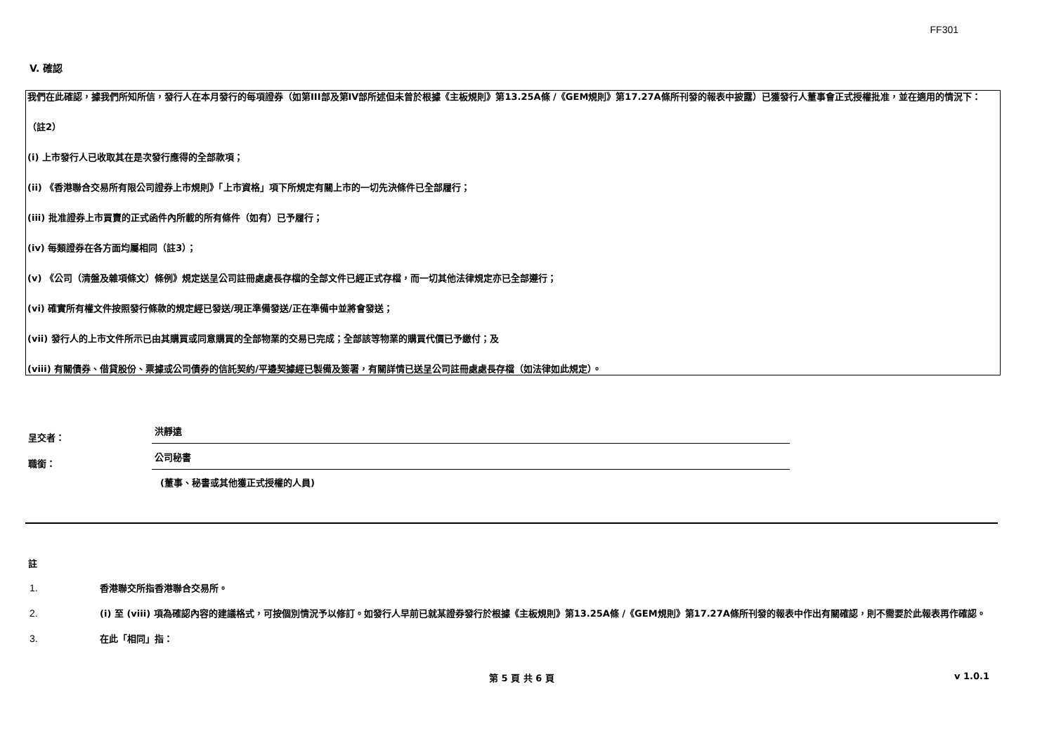FF301
V. 確認
我們在此確認，據我們所知所信，發行人在本月發行的每項證券（如第III部及第IV部所述但未曾於根據《主板規則》第13.25A條 /《GEM規則》第17.27A條所刊發的報表中披露）已獲發行人董事會正式授權批准，並在適用的情況下：
（註2）
(i) 上市發行人已收取其在是次發行應得的全部款項；
(ii) 《香港聯合交易所有限公司證券上市規則》「上市資格」項下所規定有關上市的一切先決條件已全部履行；
(iii) 批准證券上市買賣的正式函件內所載的所有條件（如有）已予履行；
(iv) 每類證券在各方面均屬相同（註3）；
(v) 《公司（清盤及雜項條文）條例》規定送呈公司註冊處處長存檔的全部文件已經正式存檔，而一切其他法律規定亦已全部遵行；
(vi) 確實所有權文件按照發行條款的規定經已發送/現正準備發送/正在準備中並將會發送；
(vii) 發行人的上市文件所示已由其購買或同意購買的全部物業的交易已完成；全部該等物業的購買代價已予繳付；及
(viii) 有關債券、借貸股份、票據或公司債券的信託契約/平邊契據經已製備及簽署，有關詳情已送呈公司註冊處處長存檔（如法律如此規定）。
呈交者：
洪靜遠
職銜：
公司秘書
(董事、秘書或其他獲正式授權的人員)
註
1.
香港聯交所指香港聯合交易所。
2.
(i) 至 (viii) 項為確認內容的建議格式，可按個別情況予以修訂。如發行人早前已就某證券發行於根據《主板規則》第13.25A條 /《GEM規則》第17.27A條所刊發的報表中作出有關確認，則不需要於此報表再作確認。
3.
在此「相同」指：
第 5 頁 共 6 頁 v 1.0.1